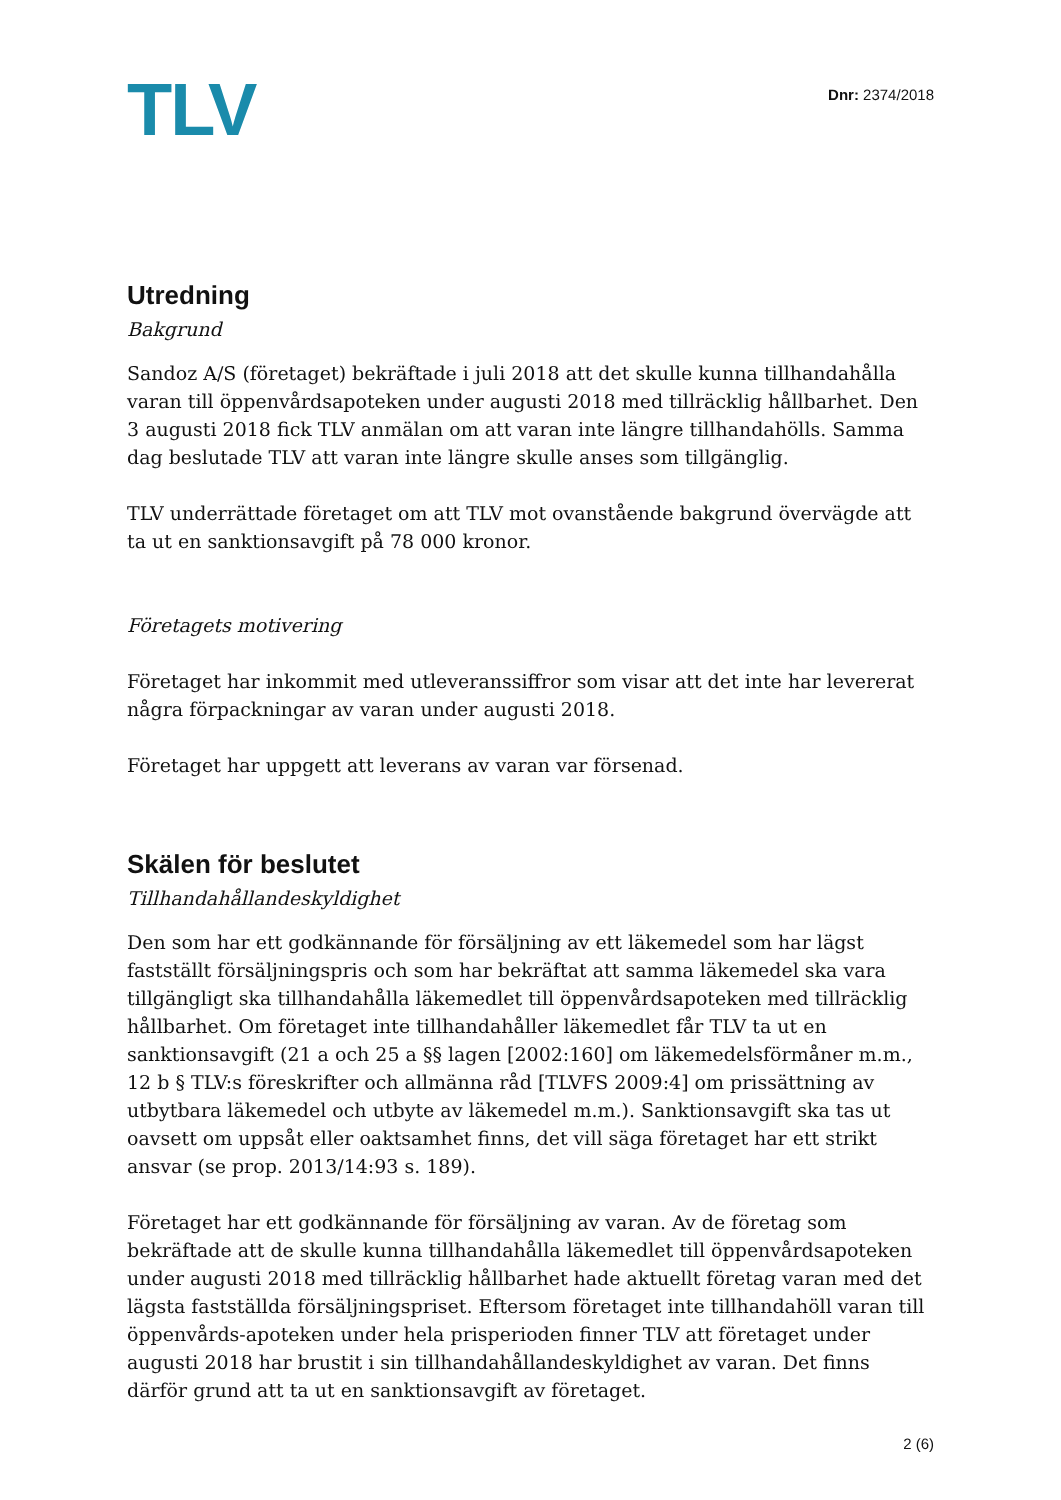TLV
Dnr: 2374/2018
Utredning
Bakgrund
Sandoz A/S (företaget) bekräftade i juli 2018 att det skulle kunna tillhandahålla varan till öppenvårdsapoteken under augusti 2018 med tillräcklig hållbarhet. Den 3 augusti 2018 fick TLV anmälan om att varan inte längre tillhandahölls. Samma dag beslutade TLV att varan inte längre skulle anses som tillgänglig.
TLV underrättade företaget om att TLV mot ovanstående bakgrund övervägde att ta ut en sanktionsavgift på 78 000 kronor.
Företagets motivering
Företaget har inkommit med utleveranssiffror som visar att det inte har levererat några förpackningar av varan under augusti 2018.
Företaget har uppgett att leverans av varan var försenad.
Skälen för beslutet
Tillhandahållandeskyldighet
Den som har ett godkännande för försäljning av ett läkemedel som har lägst fastställt försäljningspris och som har bekräftat att samma läkemedel ska vara tillgängligt ska tillhandahålla läkemedlet till öppenvårdsapoteken med tillräcklig hållbarhet. Om företaget inte tillhandahåller läkemedlet får TLV ta ut en sanktionsavgift (21 a och 25 a §§ lagen [2002:160] om läkemedelsförmåner m.m., 12 b § TLV:s föreskrifter och allmänna råd [TLVFS 2009:4] om prissättning av utbytbara läkemedel och utbyte av läkemedel m.m.). Sanktionsavgift ska tas ut oavsett om uppsåt eller oaktsamhet finns, det vill säga företaget har ett strikt ansvar (se prop. 2013/14:93 s. 189).
Företaget har ett godkännande för försäljning av varan. Av de företag som bekräftade att de skulle kunna tillhandahålla läkemedlet till öppenvårdsapoteken under augusti 2018 med tillräcklig hållbarhet hade aktuellt företag varan med det lägsta fastställda försäljningspriset. Eftersom företaget inte tillhandahöll varan till öppenvårds-apoteken under hela prisperioden finner TLV att företaget under augusti 2018 har brustit i sin tillhandahållandeskyldighet av varan. Det finns därför grund att ta ut en sanktionsavgift av företaget.
2 (6)